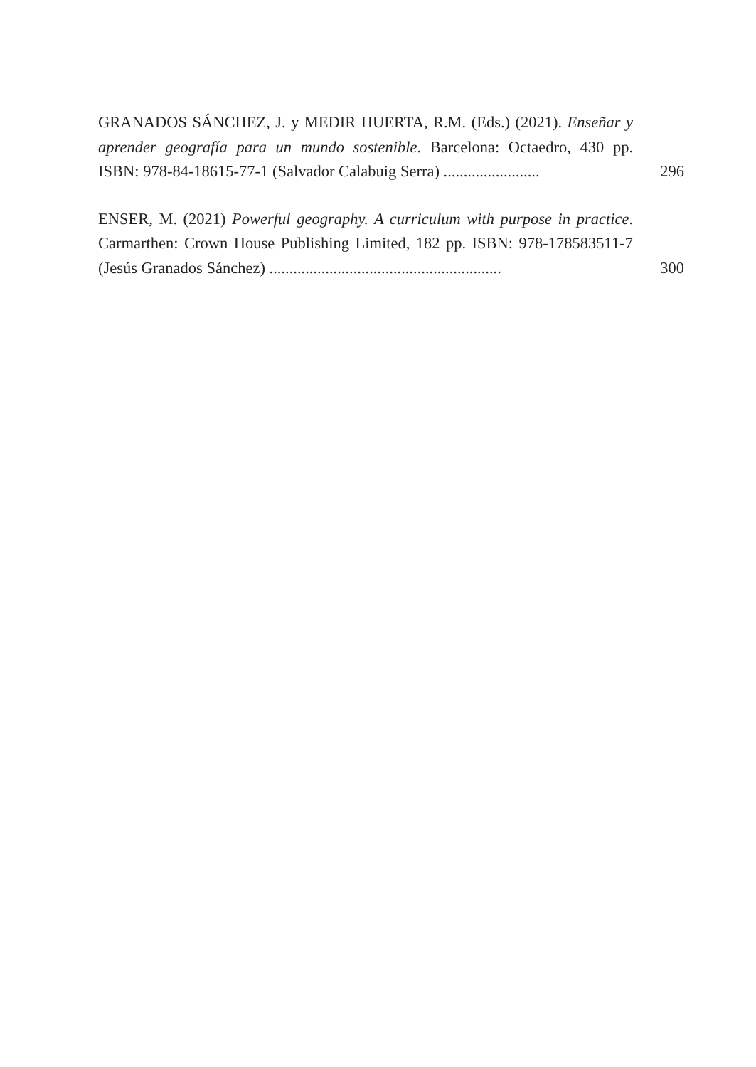GRANADOS SÁNCHEZ, J. y MEDIR HUERTA, R.M. (Eds.) (2021). Enseñar y aprender geografía para un mundo sostenible. Barcelona: Octaedro, 430 pp. ISBN: 978-84-18615-77-1 (Salvador Calabuig Serra) ........................
296
ENSER, M. (2021) Powerful geography. A curriculum with purpose in practice. Carmarthen: Crown House Publishing Limited, 182 pp. ISBN: 978-178583511-7 (Jesús Granados Sánchez) ..........................................................
300